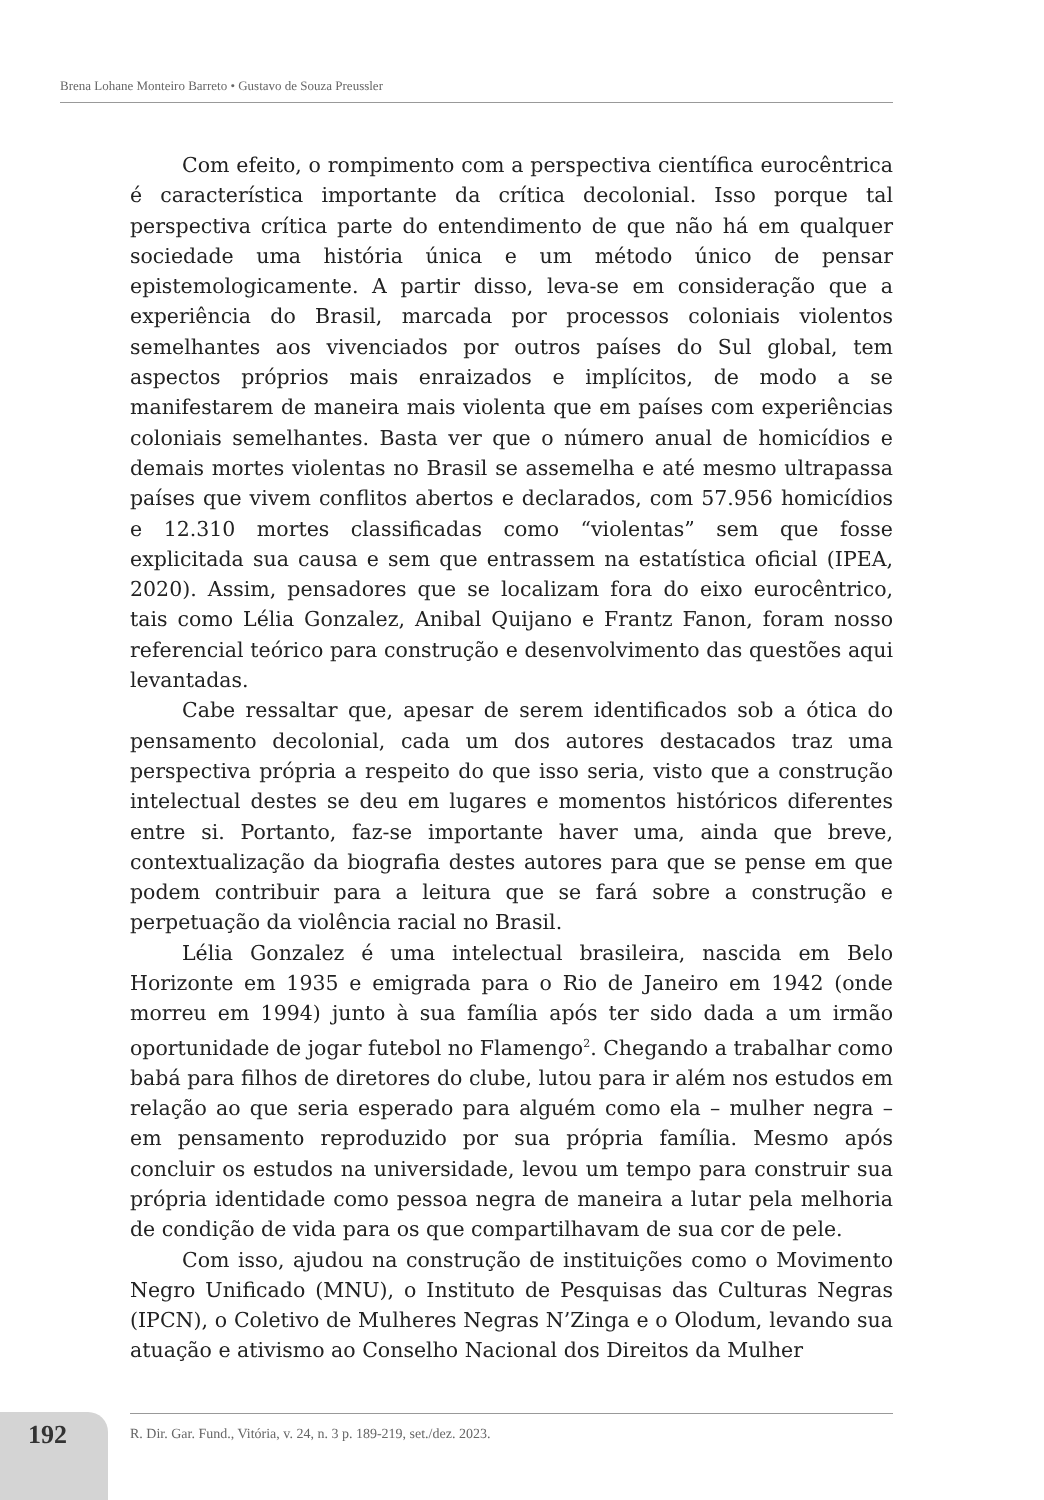Brena Lohane Monteiro Barreto • Gustavo de Souza Preussler
Com efeito, o rompimento com a perspectiva científica eurocêntrica é característica importante da crítica decolonial. Isso porque tal perspectiva crítica parte do entendimento de que não há em qualquer sociedade uma história única e um método único de pensar epistemologicamente. A partir disso, leva-se em consideração que a experiência do Brasil, marcada por processos coloniais violentos semelhantes aos vivenciados por outros países do Sul global, tem aspectos próprios mais enraizados e implícitos, de modo a se manifestarem de maneira mais violenta que em países com experiências coloniais semelhantes. Basta ver que o número anual de homicídios e demais mortes violentas no Brasil se assemelha e até mesmo ultrapassa países que vivem conflitos abertos e declarados, com 57.956 homicídios e 12.310 mortes classificadas como “violentas” sem que fosse explicitada sua causa e sem que entrassem na estatística oficial (IPEA, 2020). Assim, pensadores que se localizam fora do eixo eurocêntrico, tais como Lélia Gonzalez, Anibal Quijano e Frantz Fanon, foram nosso referencial teórico para construção e desenvolvimento das questões aqui levantadas.
Cabe ressaltar que, apesar de serem identificados sob a ótica do pensamento decolonial, cada um dos autores destacados traz uma perspectiva própria a respeito do que isso seria, visto que a construção intelectual destes se deu em lugares e momentos históricos diferentes entre si. Portanto, faz-se importante haver uma, ainda que breve, contextualização da biografia destes autores para que se pense em que podem contribuir para a leitura que se fará sobre a construção e perpetuação da violência racial no Brasil.
Lélia Gonzalez é uma intelectual brasileira, nascida em Belo Horizonte em 1935 e emigrada para o Rio de Janeiro em 1942 (onde morreu em 1994) junto à sua família após ter sido dada a um irmão oportunidade de jogar futebol no Flamengo<sup>2</sup>. Chegando a trabalhar como babá para filhos de diretores do clube, lutou para ir além nos estudos em relação ao que seria esperado para alguém como ela – mulher negra – em pensamento reproduzido por sua própria família. Mesmo após concluir os estudos na universidade, levou um tempo para construir sua própria identidade como pessoa negra de maneira a lutar pela melhoria de condição de vida para os que compartilhavam de sua cor de pele.
Com isso, ajudou na construção de instituições como o Movimento Negro Unificado (MNU), o Instituto de Pesquisas das Culturas Negras (IPCN), o Coletivo de Mulheres Negras N’Zinga e o Olodum, levando sua atuação e ativismo ao Conselho Nacional dos Direitos da Mulher
192 R. Dir. Gar. Fund., Vitória, v. 24, n. 3 p. 189-219, set./dez. 2023.